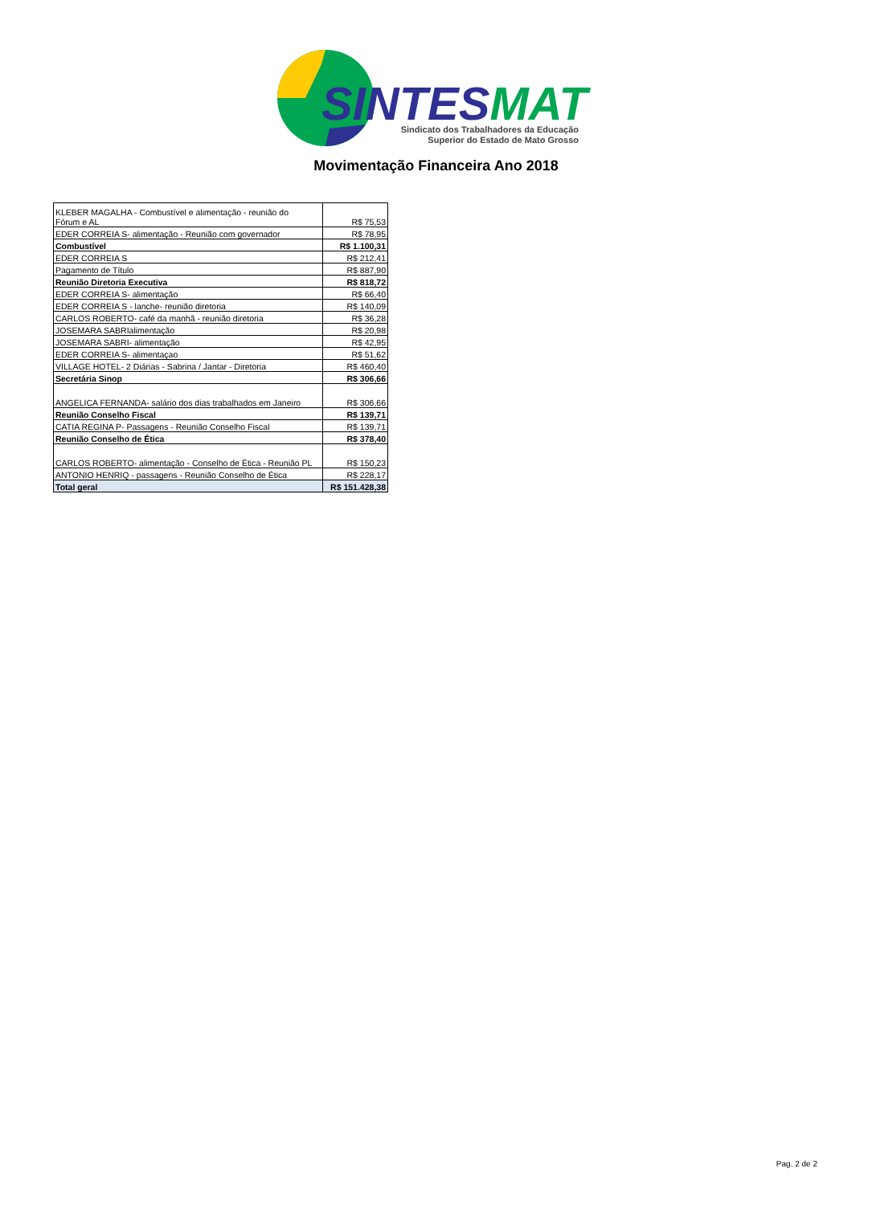SINTES MAT
Sindicato dos Trabalhadores da Educação
Superior do Estado de Mato Grosso
Movimentação Financeira Ano 2018
| KLEBER MAGALHA - Combustível e alimentação - reunião do Fórum e AL | R$ 75,53 |
| EDER CORREIA S- alimentação - Reunião com governador | R$ 78,95 |
| Combustível | R$ 1.100,31 |
| EDER CORREIA S | R$ 212,41 |
| Pagamento de Título | R$ 887,90 |
| Reunião Diretoria Executiva | R$ 818,72 |
| EDER CORREIA S- alimentação | R$ 66,40 |
| EDER CORREIA S - lanche- reunião diretoria | R$ 140,09 |
| CARLOS ROBERTO- café da manhã - reunião diretoria | R$ 36,28 |
| JOSEMARA SABRIalimentação | R$ 20,98 |
| JOSEMARA SABRI- alimentação | R$ 42,95 |
| EDER CORREIA S- alimentaçao | R$ 51,62 |
| VILLAGE HOTEL- 2 Diárias - Sabrina / Jantar - Diretoria | R$ 460,40 |
| Secretária Sinop | R$ 306,66 |
| ANGELICA FERNANDA- salário dos dias trabalhados em Janeiro | R$ 306,66 |
| Reunião Conselho Fiscal | R$ 139,71 |
| CATIA REGINA P- Passagens - Reunião Conselho Fiscal | R$ 139,71 |
| Reunião Conselho de Ética | R$ 378,40 |
| CARLOS ROBERTO- alimentação - Conselho de Ética - Reunião PL | R$ 150,23 |
| ANTONIO HENRIQ - passagens - Reunião Conselho de Ética | R$ 228,17 |
| Total geral | R$ 151.428,38 |
Pag. 2 de 2